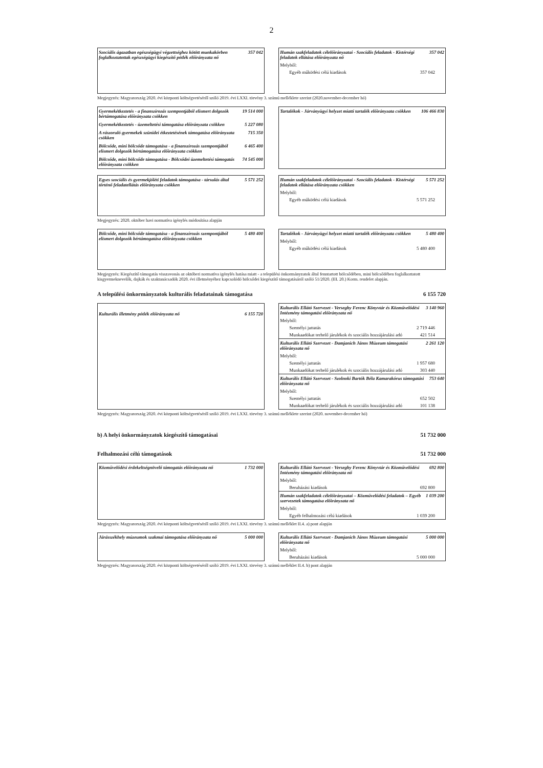2
Szociális ágazatban egészségügyi végzettséghez kötött munkakörben foglalkoztatottak egészségügyi kiegészítő pótlék előirányzata nő 357 042
Humán szakfeladatok célelőirányzatai - Szociális feladatok - Kistérségi feladatok ellátása előirányzata nő 357 042
Melyből:
Egyéb működési célú kiadások 357 042
Megjegyzés: Magyarország 2020. évi központi költségvetéséről szóló 2019. évi LXXI. törvény 3. számú melléklete szerint (2020.november-december hó)
Gyermekétkeztetés - a finanszírozás szempontjából elismert dolgozók bértámogatása előirányzata csökken 19 514 000
Gyermekétkeztetés - üzemeltetési támogatása előirányzata csökken 5 227 080
A rászoruló gyermekek szünidei étkeztetésének támogatása előirányzata csökken 715 350
Bölcsőde, mini bölcsőde támogatása - a finanszírozás szempontjából elismert dolgozók bértámogatása előirányzata csökken 6 465 400
Bölcsőde, mini bölcsőde támogatása - Bölcsődei üzemeltetési támogatás előirányzata csökken 74 545 000
Tartalékok - Járványügyi helyzet miatti tartalék előirányzata csökken 106 466 830
Egyes szociális és gyermekjóléti feladatok támogatása - társulás által történő feladatellátás előirányzata csökken 5 571 252
Humán szakfeladatok célelőirányzatai - Szociális feladatok - Kistérségi feladatok ellátása előirányzata csökken 5 571 252
Melyből:
Egyéb működési célú kiadások 5 571 252
Megjegyzés: 2020. október havi normatíva igénylés módosítása alapján
Bölcsőde, mini bölcsőde támogatása - a finanszírozás szempontjából elismert dolgozók bértámogatása előirányzata csökken 5 480 400
Tartalékok - Járványügyi helyzet miatti tartalék előirányzata csökken 5 480 400
Melyből:
Egyéb működési célú kiadások 5 480 400
Megjegyzés: Kiegészítő támogatás visszavonás az októberi normatíva igénylés hatása miatt - a települési önkormányzatok által fenntartott bölcsődében, mini bölcsődében foglalkoztatott kisgyermeknevelők, dajkák és szaktanácsadók 2020. évi illetményéhez kapcsolódó bölcsődei kiegészítő támogatásáról szóló 51/2020. (III. 20.) Korm. rendelet alapján.
A települési önkormányzatok kulturális feladatainak támogatása 6 155 720
Kulturális illetmény pótlék előirányzata nő 6 155 720
Kulturális Ellátó Szervezet - Verseghy Ferenc Könyvtár és Közművelődési Intézmény támogatási előirányzata nő 3 140 960
Melyből:
Személyi juttatás 2 719 446
Munkaadókat terhelő járulékok és szociális hozzájárulási adó 421 514
Kulturális Ellátó Szervezet - Damjanich János Múzeum támogatási előirányzata nő 2 261 120
Melyből:
Személyi juttatás 1 957 680
Munkaadókat terhelő járulékok és szociális hozzájárulási adó 303 440
Kulturális Ellátó Szervezet - Szolnoki Bartók Béla Kamarakórus támogatási előirányzata nő 753 640
Melyből:
Személyi juttatás 652 502
Munkaadókat terhelő járulékok és szociális hozzájárulási adó 101 138
Megjegyzés: Magyarország 2020. évi központi költségvetéséről szóló 2019. évi LXXI. törvény 3. számú melléklete szerint (2020. november-december hó)
b) A helyi önkormányzatok kiegészítő támogatásai 51 732 000
Felhalmozási célú támogatások 51 732 000
Közművelődési érdekeltségnövelő támogatás előirányzata nő 1 732 000
Kulturális Ellátó Szervezet - Verseghy Ferenc Könyvtár és Közművelődési Intézmény támogatási előirányzata nő 692 800
Melyből:
Beruházási kiadások 692 800
Humán szakfeladatok célelőirányzatai – Közművelődési feladatok – Egyéb szervezetek támogatása előirányzata nő 1 039 200
Melyből:
Egyéb felhalmozási célú kiadások 1 039 200
Megjegyzés: Magyarország 2020. évi központi költségvetéséről szóló 2019. évi LXXI. törvény 3. számú melléklet II.4. a) pont alapján
Járásszékhely múzeumok szakmai támogatása előirányzata nő 5 000 000
Kulturális Ellátó Szervezet - Damjanich János Múzeum támogatási előirányzata nő 5 000 000
Melyből:
Beruházási kiadások 5 000 000
Megjegyzés: Magyarország 2020. évi központi költségvetéséről szóló 2019. évi LXXI. törvény 3. számú melléklet II.4. b) pont alapján